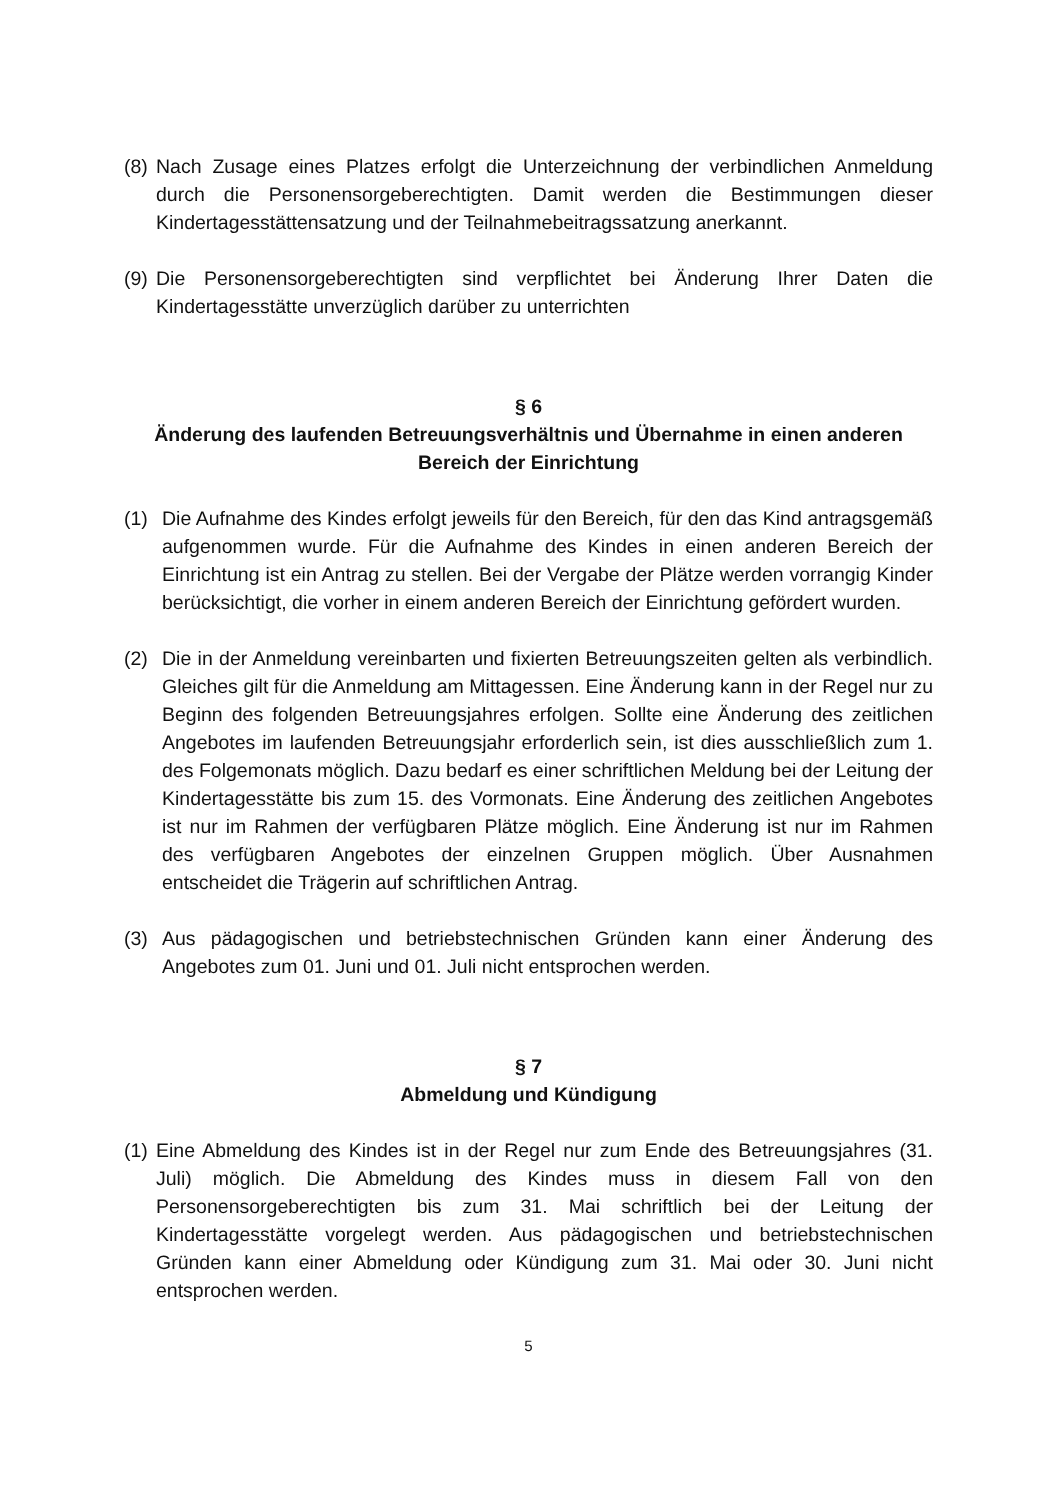(8) Nach Zusage eines Platzes erfolgt die Unterzeichnung der verbindlichen Anmeldung durch die Personensorgeberechtigten. Damit werden die Bestimmungen dieser Kindertagesstättensatzung und der Teilnahmebeitragssatzung anerkannt.
(9) Die Personensorgeberechtigten sind verpflichtet bei Änderung Ihrer Daten die Kindertagesstätte unverzüglich darüber zu unterrichten
§ 6
Änderung des laufenden Betreuungsverhältnis und Übernahme in einen anderen Bereich der Einrichtung
(1) Die Aufnahme des Kindes erfolgt jeweils für den Bereich, für den das Kind antragsgemäß aufgenommen wurde. Für die Aufnahme des Kindes in einen anderen Bereich der Einrichtung ist ein Antrag zu stellen. Bei der Vergabe der Plätze werden vorrangig Kinder berücksichtigt, die vorher in einem anderen Bereich der Einrichtung gefördert wurden.
(2) Die in der Anmeldung vereinbarten und fixierten Betreuungszeiten gelten als verbindlich. Gleiches gilt für die Anmeldung am Mittagessen. Eine Änderung kann in der Regel nur zu Beginn des folgenden Betreuungsjahres erfolgen. Sollte eine Änderung des zeitlichen Angebotes im laufenden Betreuungsjahr erforderlich sein, ist dies ausschließlich zum 1. des Folgemonats möglich. Dazu bedarf es einer schriftlichen Meldung bei der Leitung der Kindertagesstätte bis zum 15. des Vormonats. Eine Änderung des zeitlichen Angebotes ist nur im Rahmen der verfügbaren Plätze möglich. Eine Änderung ist nur im Rahmen des verfügbaren Angebotes der einzelnen Gruppen möglich. Über Ausnahmen entscheidet die Trägerin auf schriftlichen Antrag.
(3) Aus pädagogischen und betriebstechnischen Gründen kann einer Änderung des Angebotes zum 01. Juni und 01. Juli nicht entsprochen werden.
§ 7
Abmeldung und Kündigung
(1) Eine Abmeldung des Kindes ist in der Regel nur zum Ende des Betreuungsjahres (31. Juli) möglich. Die Abmeldung des Kindes muss in diesem Fall von den Personensorgeberechtigten bis zum 31. Mai schriftlich bei der Leitung der Kindertagesstätte vorgelegt werden. Aus pädagogischen und betriebstechnischen Gründen kann einer Abmeldung oder Kündigung zum 31. Mai oder 30. Juni nicht entsprochen werden.
5